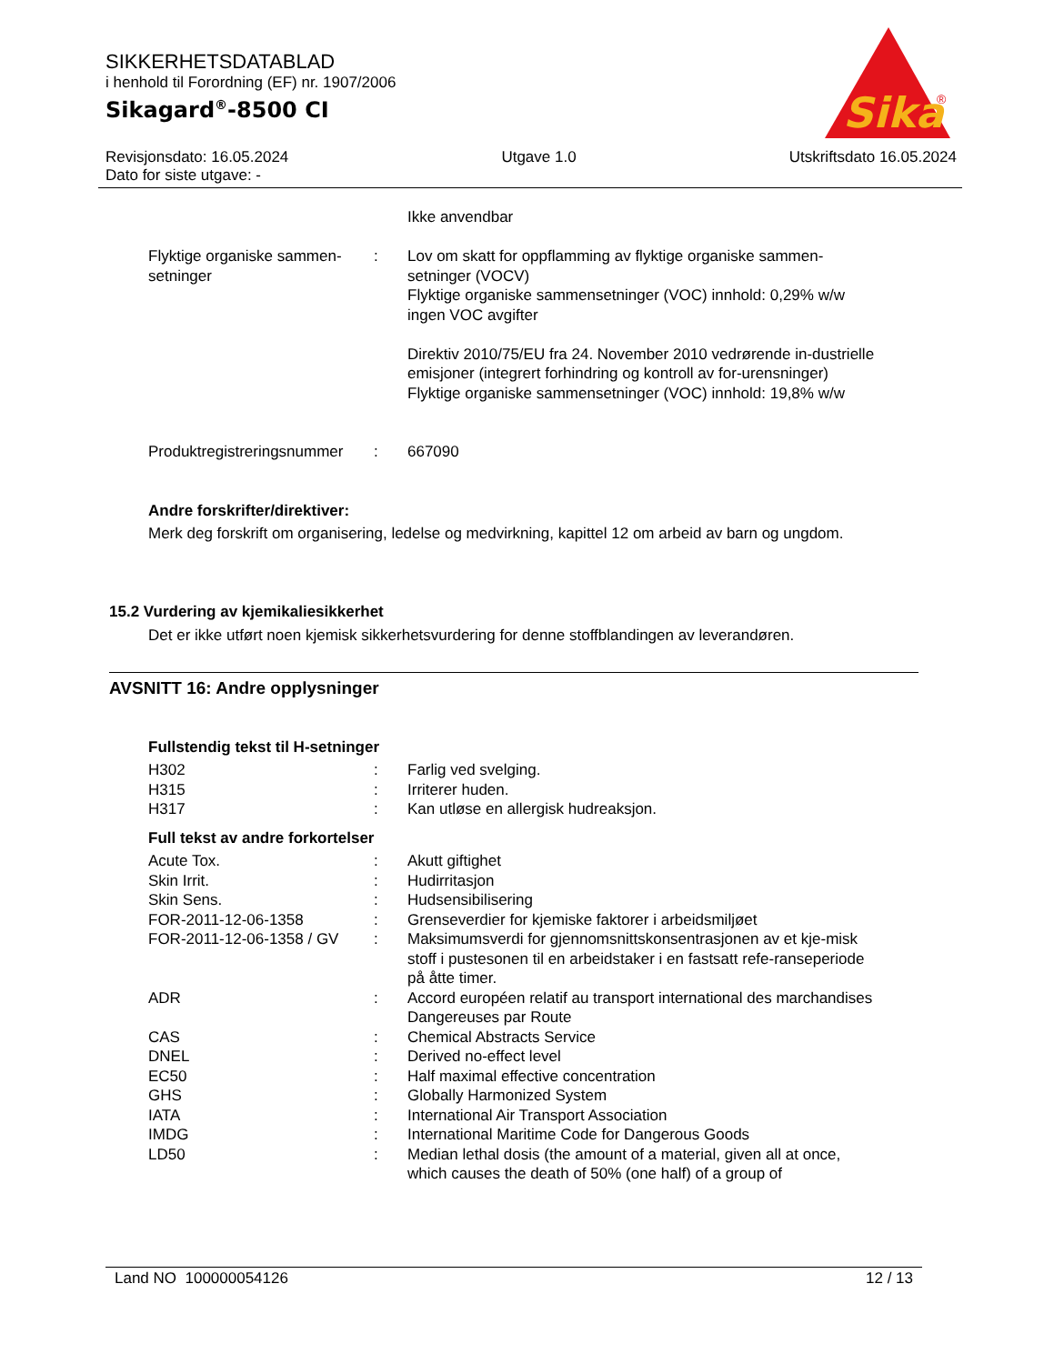SIKKERHETSDATABLAD
i henhold til Forordning (EF) nr. 1907/2006
Sikagard<sup>®</sup>-8500 CI
Sika
®
Revisjonsdato: 16.05.2024 Utgave 1.0 Utskriftsdato 16.05.2024
Dato for siste utgave: -
| | | Ikke anvendbar |
| Flyktige organiske sammen-setninger | : | Lov om skatt for oppflamming av flyktige organiske sammen-setninger (VOCV) Flyktige organiske sammensetninger (VOC) innhold: 0,29% w/w ingen VOC avgifter Direktiv 2010/75/EU fra 24. November 2010 vedrørende in-dustrielle emisjoner (integrert forhindring og kontroll av for-urensninger) Flyktige organiske sammensetninger (VOC) innhold: 19,8% w/w |
| Produktregistreringsnummer | : | 667090 |
Andre forskrifter/direktiver:
Merk deg forskrift om organisering, ledelse og medvirkning, kapittel 12 om arbeid av barn og ungdom.
15.2 Vurdering av kjemikaliesikkerhet
Det er ikke utført noen kjemisk sikkerhetsvurdering for denne stoffblandingen av leverandøren.
AVSNITT 16: Andre opplysninger
Fullstendig tekst til H-setninger
| H302 | : | Farlig ved svelging. |
| H315 | : | Irriterer huden. |
| H317 | : | Kan utløse en allergisk hudreaksjon. |
Full tekst av andre forkortelser
| Acute Tox. | : | Akutt giftighet |
| Skin Irrit. | : | Hudirritasjon |
| Skin Sens. | : | Hudsensibilisering |
| FOR-2011-12-06-1358 | : | Grenseverdier for kjemiske faktorer i arbeidsmiljøet |
| FOR-2011-12-06-1358 / GV | : | Maksimumsverdi for gjennomsnittskonsentrasjonen av et kje-misk stoff i pustesonen til en arbeidstaker i en fastsatt refe-ranseperiode på åtte timer. |
| ADR | : | Accord européen relatif au transport international des marchandises Dangereuses par Route |
| CAS | : | Chemical Abstracts Service |
| DNEL | : | Derived no-effect level |
| EC50 | : | Half maximal effective concentration |
| GHS | : | Globally Harmonized System |
| IATA | : | International Air Transport Association |
| IMDG | : | International Maritime Code for Dangerous Goods |
| LD50 | : | Median lethal dosis (the amount of a material, given all at once, which causes the death of 50% (one half) of a group of |
Land NO 100000054126 12 / 13